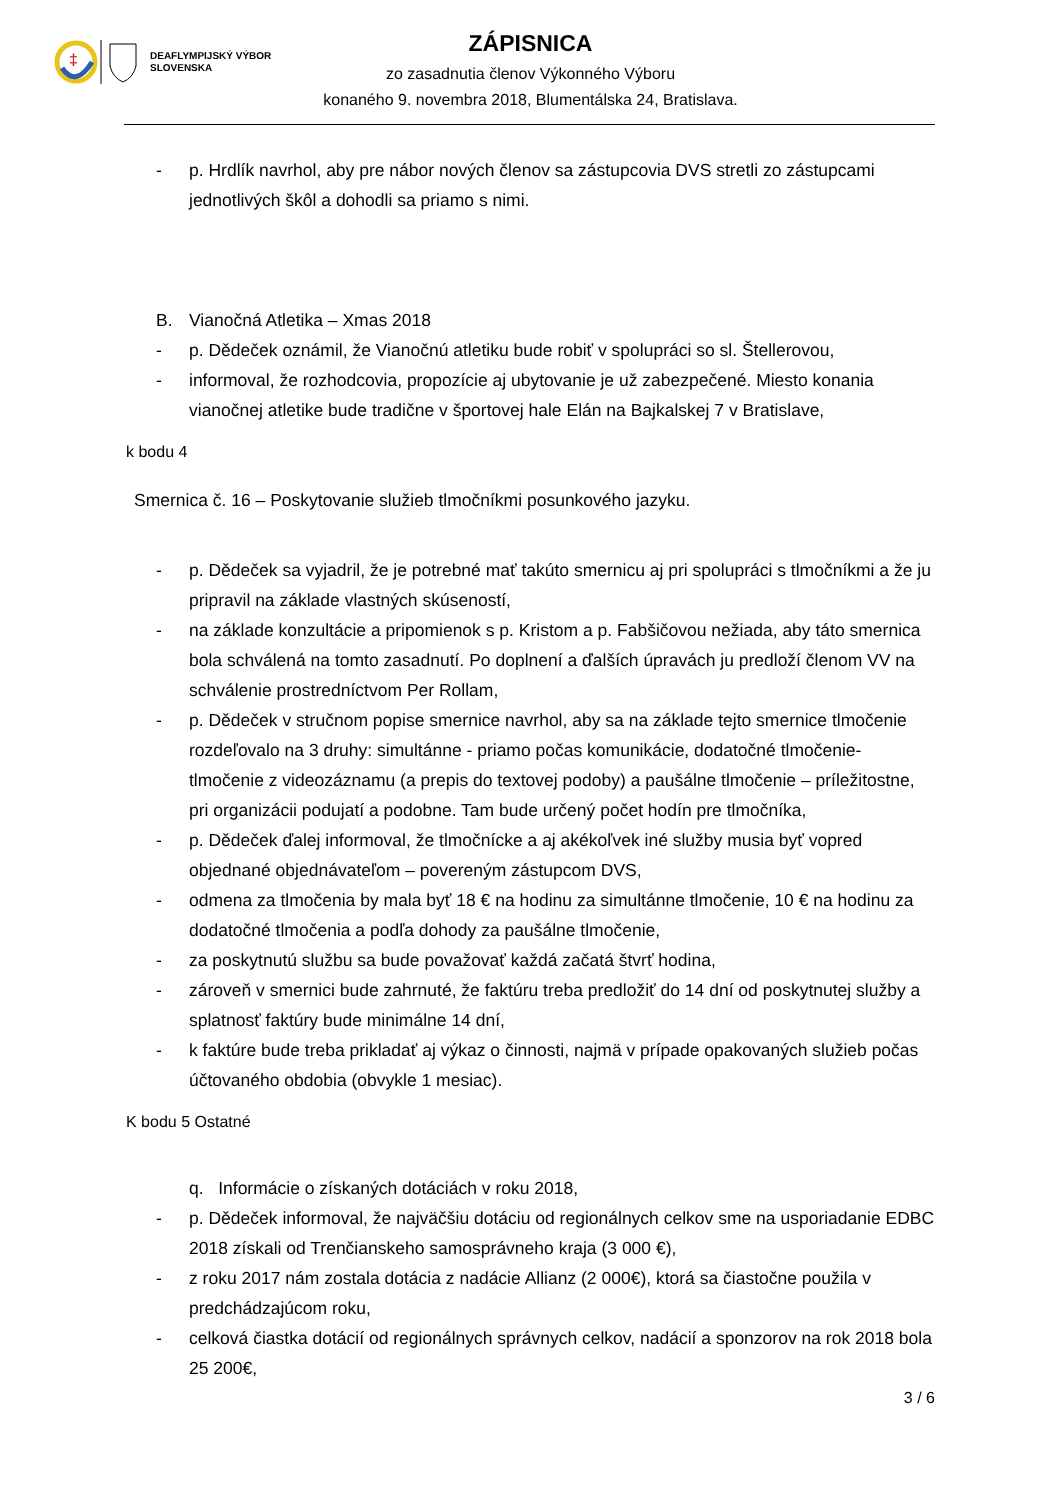‡
DEAFLYMPIJSKÝ VÝBOR
SLOVENSKA
ZÁPISNICA
zo zasadnutia členov Výkonného Výboru
konaného 9. novembra 2018, Blumentálska 24, Bratislava.
- p. Hrdlík navrhol, aby pre nábor nových členov sa zástupcovia DVS stretli zo zástupcami jednotlivých škôl a dohodli sa priamo s nimi.
B. Vianočná Atletika – Xmas 2018
- p. Dědeček oznámil, že Vianočnú atletiku bude robiť v spolupráci so sl. Štellerovou,
- informoval, že rozhodcovia, propozície aj ubytovanie je už zabezpečené. Miesto konania vianočnej atletike bude tradične v športovej hale Elán na Bajkalskej 7 v Bratislave,
k bodu 4
Smernica č. 16 – Poskytovanie služieb tlmočníkmi posunkového jazyku.
- p. Dědeček sa vyjadril, že je potrebné mať takúto smernicu aj pri spolupráci s tlmočníkmi a že ju pripravil na základe vlastných skúseností,
- na základe konzultácie a pripomienok s p. Kristom a p. Fabšičovou nežiada, aby táto smernica bola schválená na tomto zasadnutí. Po doplnení a ďalších úpravách ju predloží členom VV na schválenie prostredníctvom Per Rollam,
- p. Dědeček v stručnom popise smernice navrhol, aby sa na základe tejto smernice tlmočenie rozdeľovalo na 3 druhy: simultánne - priamo počas komunikácie, dodatočné tlmočenie- tlmočenie z videozáznamu (a prepis do textovej podoby) a paušálne tlmočenie – príležitostne, pri organizácii podujatí a podobne. Tam bude určený počet hodín pre tlmočníka,
- p. Dědeček ďalej informoval, že tlmočnícke a aj akékoľvek iné služby musia byť vopred objednané objednávateľom – povereným zástupcom DVS,
- odmena za tlmočenia by mala byť 18 € na hodinu za simultánne tlmočenie, 10 € na hodinu za dodatočné tlmočenia a podľa dohody za paušálne tlmočenie,
- za poskytnutú službu sa bude považovať každá začatá štvrť hodina,
- zároveň v smernici bude zahrnuté, že faktúru treba predložiť do 14 dní od poskytnutej služby a splatnosť faktúry bude minimálne 14 dní,
- k faktúre bude treba prikladať aj výkaz o činnosti, najmä v prípade opakovaných služieb počas účtovaného obdobia (obvykle 1 mesiac).
K bodu 5 Ostatné
q. Informácie o získaných dotáciách v roku 2018,
- p. Dědeček informoval, že najväčšiu dotáciu od regionálnych celkov sme na usporiadanie EDBC 2018 získali od Trenčianskeho samosprávneho kraja (3 000 €),
- z roku 2017 nám zostala dotácia z nadácie Allianz (2 000€), ktorá sa čiastočne použila v predchádzajúcom roku,
- celková čiastka dotácií od regionálnych správnych celkov, nadácií a sponzorov na rok 2018 bola 25 200€,
3 / 6